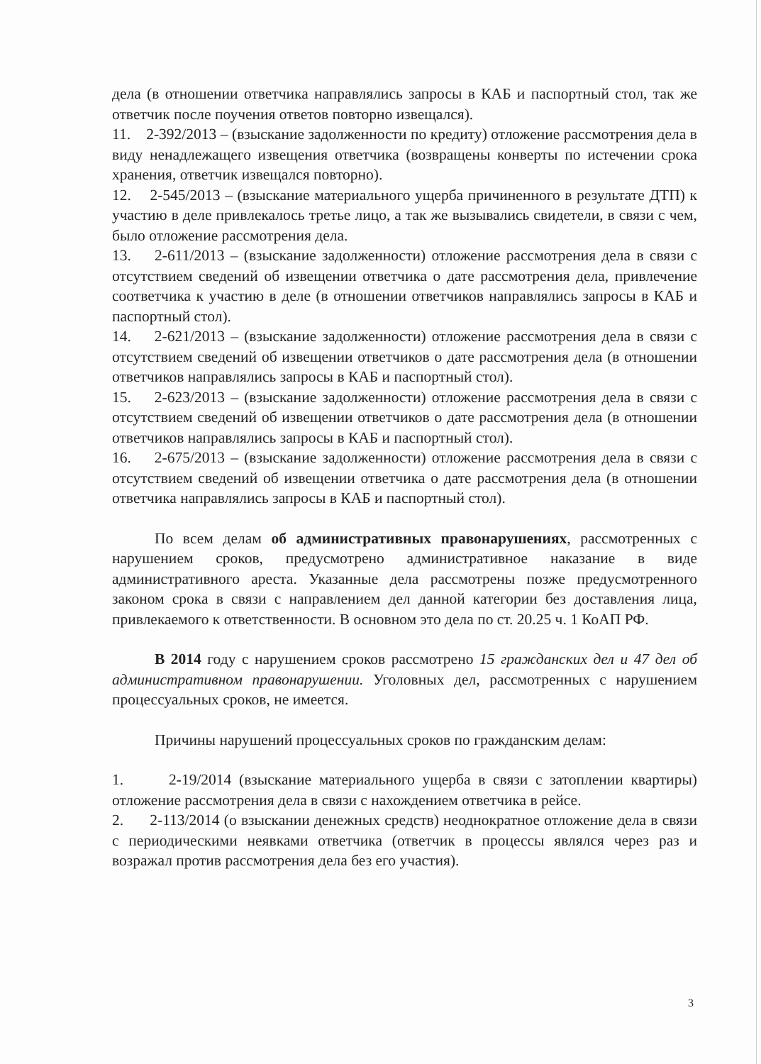дела (в отношении ответчика направлялись запросы в КАБ и паспортный стол, так же ответчик после поучения ответов повторно извещался).
11. 2-392/2013 – (взыскание задолженности по кредиту) отложение рассмотрения дела в виду ненадлежащего извещения ответчика (возвращены конверты по истечении срока хранения, ответчик извещался повторно).
12. 2-545/2013 – (взыскание материального ущерба причиненного в результате ДТП) к участию в деле привлекалось третье лицо, а так же вызывались свидетели, в связи с чем, было отложение рассмотрения дела.
13. 2-611/2013 – (взыскание задолженности) отложение рассмотрения дела в связи с отсутствием сведений об извещении ответчика о дате рассмотрения дела, привлечение соответчика к участию в деле (в отношении ответчиков направлялись запросы в КАБ и паспортный стол).
14. 2-621/2013 – (взыскание задолженности) отложение рассмотрения дела в связи с отсутствием сведений об извещении ответчиков о дате рассмотрения дела (в отношении ответчиков направлялись запросы в КАБ и паспортный стол).
15. 2-623/2013 – (взыскание задолженности) отложение рассмотрения дела в связи с отсутствием сведений об извещении ответчиков о дате рассмотрения дела (в отношении ответчиков направлялись запросы в КАБ и паспортный стол).
16. 2-675/2013 – (взыскание задолженности) отложение рассмотрения дела в связи с отсутствием сведений об извещении ответчика о дате рассмотрения дела (в отношении ответчика направлялись запросы в КАБ и паспортный стол).
По всем делам об административных правонарушениях, рассмотренных с нарушением сроков, предусмотрено административное наказание в виде административного ареста. Указанные дела рассмотрены позже предусмотренного законом срока в связи с направлением дел данной категории без доставления лица, привлекаемого к ответственности. В основном это дела по ст. 20.25 ч. 1 КоАП РФ.
В 2014 году с нарушением сроков рассмотрено 15 гражданских дел и 47 дел об административном правонарушении. Уголовных дел, рассмотренных с нарушением процессуальных сроков, не имеется.
Причины нарушений процессуальных сроков по гражданским делам:
1. 2-19/2014 (взыскание материального ущерба в связи с затоплении квартиры) отложение рассмотрения дела в связи с нахождением ответчика в рейсе.
2. 2-113/2014 (о взыскании денежных средств) неоднократное отложение дела в связи с периодическими неявками ответчика (ответчик в процессы являлся через раз и возражал против рассмотрения дела без его участия).
3